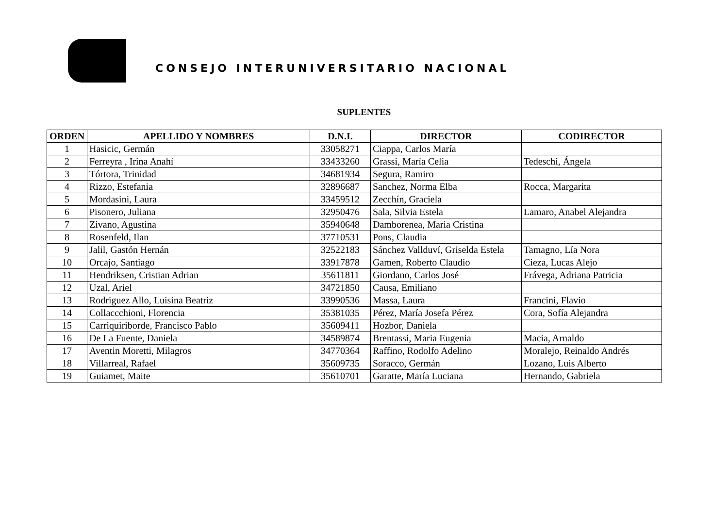CONSEJO INTERUNIVERSITARIO NACIONAL
SUPLENTES
| ORDEN | APELLIDO Y NOMBRES | D.N.I. | DIRECTOR | CODIRECTOR |
| --- | --- | --- | --- | --- |
| 1 | Hasicic, Germán | 33058271 | Ciappa, Carlos María | |
| 2 | Ferreyra , Irina Anahí | 33433260 | Grassi, María Celia | Tedeschi, Ángela |
| 3 | Tórtora, Trinidad | 34681934 | Segura, Ramiro | |
| 4 | Rizzo, Estefania | 32896687 | Sanchez, Norma Elba | Rocca, Margarita |
| 5 | Mordasini, Laura | 33459512 | Zecchín, Graciela | |
| 6 | Pisonero, Juliana | 32950476 | Sala, Silvia Estela | Lamaro, Anabel Alejandra |
| 7 | Zivano, Agustina | 35940648 | Damborenea, Maria Cristina | |
| 8 | Rosenfeld, Ilan | 37710531 | Pons, Claudia | |
| 9 | Jalil, Gastón Hernán | 32522183 | Sánchez Vallduví, Griselda Estela | Tamagno, Lía Nora |
| 10 | Orcajo, Santiago | 33917878 | Gamen, Roberto Claudio | Cieza, Lucas Alejo |
| 11 | Hendriksen, Cristian Adrian | 35611811 | Giordano, Carlos José | Frávega, Adriana Patricia |
| 12 | Uzal, Ariel | 34721850 | Causa, Emiliano | |
| 13 | Rodriguez Allo, Luisina Beatriz | 33990536 | Massa, Laura | Francini, Flavio |
| 14 | Collaccchioni, Florencia | 35381035 | Pérez, María Josefa Pérez | Cora, Sofía Alejandra |
| 15 | Carriquiriborde, Francisco Pablo | 35609411 | Hozbor, Daniela | |
| 16 | De La Fuente, Daniela | 34589874 | Brentassi, Maria Eugenia | Macia, Arnaldo |
| 17 | Aventin Moretti, Milagros | 34770364 | Raffino, Rodolfo Adelino | Moralejo, Reinaldo Andrés |
| 18 | Villarreal, Rafael | 35609735 | Soracco, Germán | Lozano, Luis Alberto |
| 19 | Guiamet, Maite | 35610701 | Garatte, María Luciana | Hernando, Gabriela |